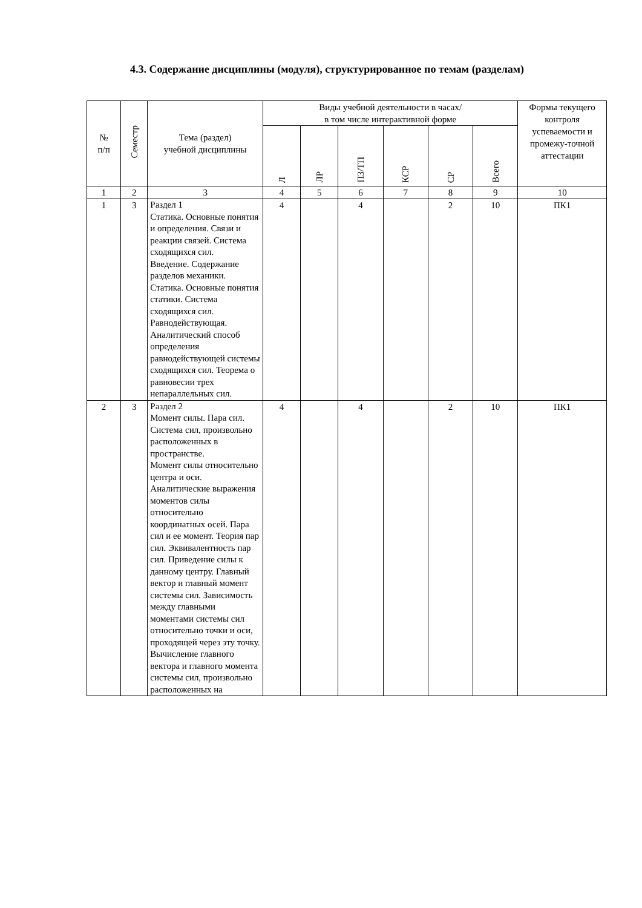4.3. Содержание дисциплины (модуля), структурированное по темам (разделам)
| № п/п | Семестр | Тема (раздел) учебной дисциплины | Виды учебной деятельности в часах/ в том числе интерактивной форме | | | | | | Формы текущего контроля успеваемости и промежу-точной аттестации |
| --- | --- | --- | --- | --- | --- | --- | --- | --- | --- |
| | | | Л | ЛР | ПЗ/ТП | КСР | СР | Всего | |
| 1 | 2 | 3 | 4 | 5 | 6 | 7 | 8 | 9 | 10 |
| 1 | 3 | Раздел 1 Статика. Основные понятия и определения. Связи и реакции связей. Система сходящихся сил. Введение. Содержание разделов механики. Статика. Основные понятия статики. Система сходящихся сил. Равнодействующая. Аналитический способ определения равнодействующей системы сходящихся сил. Теорема о равновесии трех непараллельных сил. | 4 | | 4 | | 2 | 10 | ПК1 |
| 2 | 3 | Раздел 2 Момент силы. Пара сил. Система сил, произвольно расположенных в пространстве. Момент силы относительно центра и оси. Аналитические выражения моментов силы относительно координатных осей. Пара сил и ее момент. Теория пар сил. Эквивалентность пар сил. Приведение силы к данному центру. Главный вектор и главный момент системы сил. Зависимость между главными моментами системы сил относительно точки и оси, проходящей через эту точку. Вычисление главного вектора и главного момента системы сил, произвольно расположенных на | 4 | | 4 | | 2 | 10 | ПК1 |